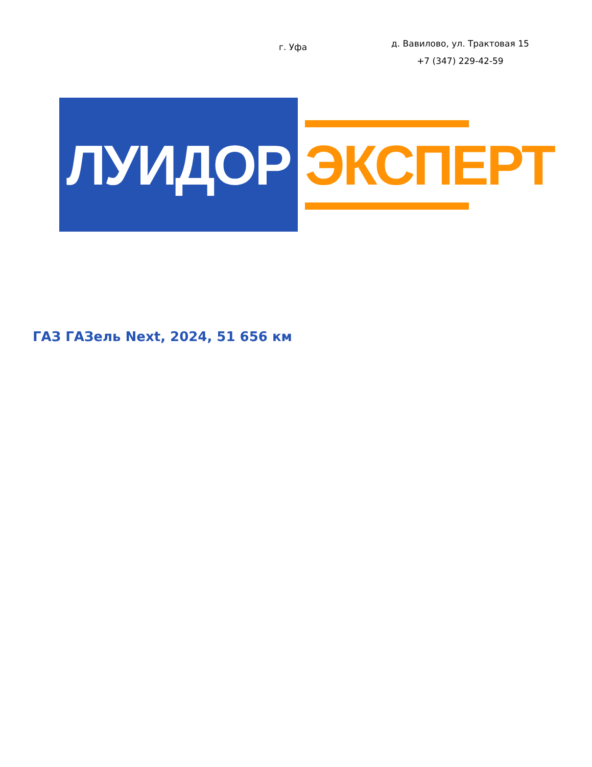г. Уфа
д. Вавилово, ул. Трактовая 15
+7 (347) 229-42-59
ЛУИДОР
ЭКСПЕРТ
ГАЗ ГАЗель Next, 2024, 51 656 км